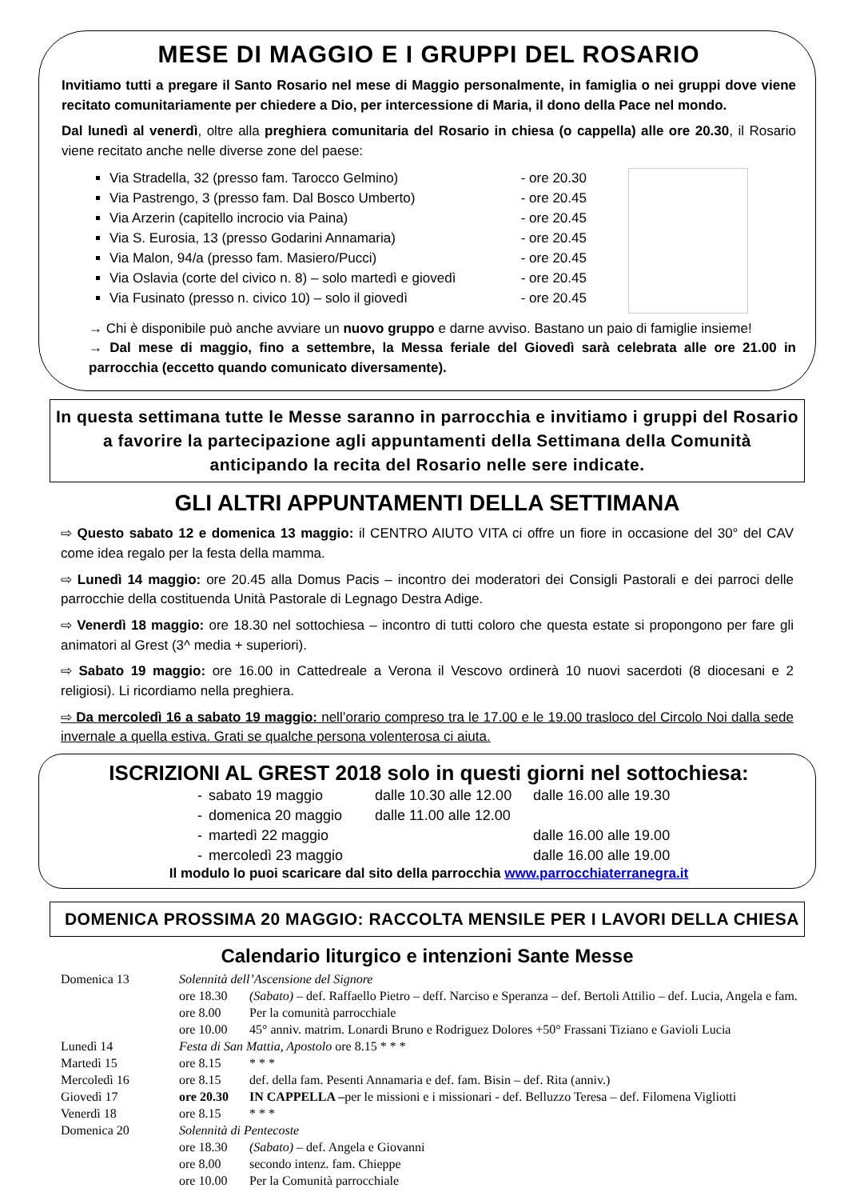MESE DI MAGGIO E I GRUPPI DEL ROSARIO
Invitiamo tutti a pregare il Santo Rosario nel mese di Maggio personalmente, in famiglia o nei gruppi dove viene recitato comunitariamente per chiedere a Dio, per intercessione di Maria, il dono della Pace nel mondo.
Dal lunedì al venerdì, oltre alla preghiera comunitaria del Rosario in chiesa (o cappella) alle ore 20.30, il Rosario viene recitato anche nelle diverse zone del paese:
Via Stradella, 32 (presso fam. Tarocco Gelmino) - ore 20.30
Via Pastrengo, 3 (presso fam. Dal Bosco Umberto) - ore 20.45
Via Arzerin (capitello incrocio via Paina) - ore 20.45
Via S. Eurosia, 13 (presso Godarini Annamaria) - ore 20.45
Via Malon, 94/a (presso fam. Masiero/Pucci) - ore 20.45
Via Oslavia (corte del civico n. 8) – solo martedì e giovedì - ore 20.45
Via Fusinato (presso n. civico 10) – solo il giovedì - ore 20.45
→ Chi è disponibile può anche avviare un nuovo gruppo e darne avviso. Bastano un paio di famiglie insieme!
→ Dal mese di maggio, fino a settembre, la Messa feriale del Giovedì sarà celebrata alle ore 21.00 in parrocchia (eccetto quando comunicato diversamente).
In questa settimana tutte le Messe saranno in parrocchia e invitiamo i gruppi del Rosario a favorire la partecipazione agli appuntamenti della Settimana della Comunità anticipando la recita del Rosario nelle sere indicate.
GLI ALTRI APPUNTAMENTI DELLA SETTIMANA
⇨ Questo sabato 12 e domenica 13 maggio: il CENTRO AIUTO VITA ci offre un fiore in occasione del 30° del CAV come idea regalo per la festa della mamma.
⇨ Lunedì 14 maggio: ore 20.45 alla Domus Pacis – incontro dei moderatori dei Consigli Pastorali e dei parroci delle parrocchie della costituenda Unità Pastorale di Legnago Destra Adige.
⇨ Venerdì 18 maggio: ore 18.30 nel sottochiesa – incontro di tutti coloro che questa estate si propongono per fare gli animatori al Grest (3^ media + superiori).
⇨ Sabato 19 maggio: ore 16.00 in Cattedreale a Verona il Vescovo ordinerà 10 nuovi sacerdoti (8 diocesani e 2 religiosi). Li ricordiamo nella preghiera.
⇨ Da mercoledì 16 a sabato 19 maggio: nell’orario compreso tra le 17.00 e le 19.00 trasloco del Circolo Noi dalla sede invernale a quella estiva. Grati se qualche persona volenterosa ci aiuta.
ISCRIZIONI AL GREST 2018 solo in questi giorni nel sottochiesa:
| - | sabato 19 maggio | dalle 10.30 alle 12.00 | dalle 16.00 alle 19.30 |
| - | domenica 20 maggio | dalle 11.00 alle 12.00 | |
| - | martedì 22 maggio | | dalle 16.00 alle 19.00 |
| - | mercoledì 23 maggio | | dalle 16.00 alle 19.00 |
Il modulo lo puoi scaricare dal sito della parrocchia www.parrocchiaterranegra.it
DOMENICA PROSSIMA 20 MAGGIO: RACCOLTA MENSILE PER I LAVORI DELLA CHIESA
Calendario liturgico e intenzioni Sante Messe
| Domenica 13 | Solennità dell’Ascensione del Signore | |
| | ore 18.30 | (Sabato) – def. Raffaello Pietro – deff. Narciso e Speranza – def. Bertoli Attilio – def. Lucia, Angela e fam. |
| | ore 8.00 | Per la comunità parrocchiale |
| | ore 10.00 | 45° anniv. matrim. Lonardi Bruno e Rodriguez Dolores +50° Frassani Tiziano e Gavioli Lucia |
| Lunedì 14 | Festa di San Mattia, Apostolo ore 8.15 * * * | |
| Martedì 15 | ore 8.15 | * * * |
| Mercoledì 16 | ore 8.15 | def. della fam. Pesenti Annamaria e def. fam. Bisin – def. Rita (anniv.) |
| Giovedì 17 | ore 20.30 | IN CAPPELLA – per le missioni e i missionari - def. Belluzzo Teresa – def. Filomena Vigliotti |
| Venerdì 18 | ore 8.15 | * * * |
| Domenica 20 | Solennità di Pentecoste | |
| | ore 18.30 | (Sabato) – def. Angela e Giovanni |
| | ore 8.00 | secondo intenz. fam. Chieppe |
| | ore 10.00 | Per la Comunità parrocchiale |